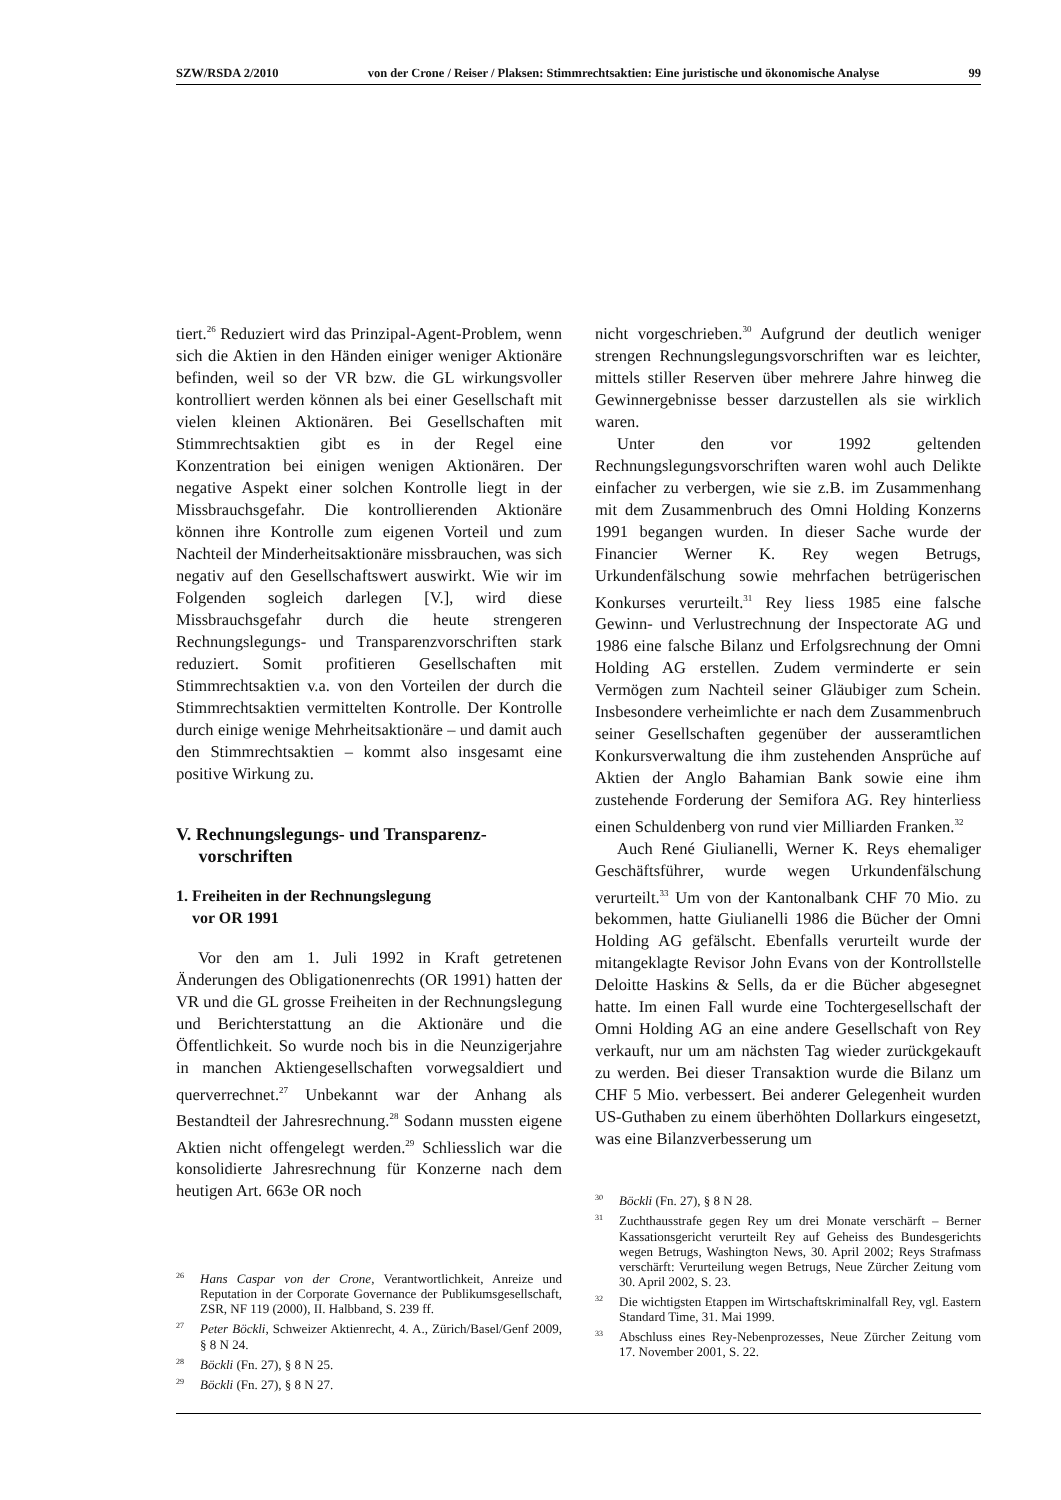SZW/RSDA 2/2010 von der Crone / Reiser / Plaksen: Stimmrechtsaktien: Eine juristische und ökonomische Analyse 99
tiert.<sup>26</sup> Reduziert wird das Prinzipal-Agent-Problem, wenn sich die Aktien in den Händen einiger weniger Aktionäre befinden, weil so der VR bzw. die GL wirkungsvoller kontrolliert werden können als bei einer Gesellschaft mit vielen kleinen Aktionären. Bei Gesellschaften mit Stimmrechtsaktien gibt es in der Regel eine Konzentration bei einigen wenigen Aktionären. Der negative Aspekt einer solchen Kontrolle liegt in der Missbrauchsgefahr. Die kontrollierenden Aktionäre können ihre Kontrolle zum eigenen Vorteil und zum Nachteil der Minderheitsaktionäre missbrauchen, was sich negativ auf den Gesellschaftswert auswirkt. Wie wir im Folgenden sogleich darlegen [V.], wird diese Missbrauchsgefahr durch die heute strengeren Rechnungslegungs- und Transparenzvorschriften stark reduziert. Somit profitieren Gesellschaften mit Stimmrechtsaktien v.a. von den Vorteilen der durch die Stimmrechtsaktien vermittelten Kontrolle. Der Kontrolle durch einige wenige Mehrheitsaktionäre – und damit auch den Stimmrechtsaktien – kommt also insgesamt eine positive Wirkung zu.
V. Rechnungslegungs- und Transparenz-
vorschriften
1. Freiheiten in der Rechnungslegung
vor OR 1991
Vor den am 1. Juli 1992 in Kraft getretenen Änderungen des Obligationenrechts (OR 1991) hatten der VR und die GL grosse Freiheiten in der Rechnungslegung und Berichterstattung an die Aktionäre und die Öffentlichkeit. So wurde noch bis in die Neunzigerjahre in manchen Aktiengesellschaften vorwegsaldiert und querverrechnet.<sup>27</sup> Unbekannt war der Anhang als Bestandteil der Jahresrechnung.<sup>28</sup> Sodann mussten eigene Aktien nicht offengelegt werden.<sup>29</sup> Schliesslich war die konsolidierte Jahresrechnung für Konzerne nach dem heutigen Art. 663e OR noch
<sup>26</sup> Hans Caspar von der Crone, Verantwortlichkeit, Anreize und Reputation in der Corporate Governance der Publikumsgesellschaft, ZSR, NF 119 (2000), II. Halbband, S. 239 ff.
<sup>27</sup> Peter Böckli, Schweizer Aktienrecht, 4. A., Zürich/Basel/Genf 2009, § 8 N 24.
<sup>28</sup>Böckli (Fn. 27), § 8 N 25.
<sup>29</sup>Böckli (Fn. 27), § 8 N 27.
nicht vorgeschrieben.<sup>30</sup> Aufgrund der deutlich weniger strengen Rechnungslegungsvorschriften war es leichter, mittels stiller Reserven über mehrere Jahre hinweg die Gewinnergebnisse besser darzustellen als sie wirklich waren.
Unter den vor 1992 geltenden Rechnungslegungsvorschriften waren wohl auch Delikte einfacher zu verbergen, wie sie z.B. im Zusammenhang mit dem Zusammenbruch des Omni Holding Konzerns 1991 begangen wurden. In dieser Sache wurde der Financier Werner K. Rey wegen Betrugs, Urkundenfälschung sowie mehrfachen betrügerischen Konkurses verurteilt.<sup>31</sup> Rey liess 1985 eine falsche Gewinn- und Verlustrechnung der Inspectorate AG und 1986 eine falsche Bilanz und Erfolgsrechnung der Omni Holding AG erstellen. Zudem verminderte er sein Vermögen zum Nachteil seiner Gläubiger zum Schein. Insbesondere verheimlichte er nach dem Zusammenbruch seiner Gesellschaften gegenüber der ausseramtlichen Konkursverwaltung die ihm zustehenden Ansprüche auf Aktien der Anglo Bahamian Bank sowie eine ihm zustehende Forderung der Semifora AG. Rey hinterliess einen Schuldenberg von rund vier Milliarden Franken.<sup>32</sup>
Auch René Giulianelli, Werner K. Reys ehemaliger Geschäftsführer, wurde wegen Urkundenfälschung verurteilt.<sup>33</sup> Um von der Kantonalbank CHF 70 Mio. zu bekommen, hatte Giulianelli 1986 die Bücher der Omni Holding AG gefälscht. Ebenfalls verurteilt wurde der mitangeklagte Revisor John Evans von der Kontrollstelle Deloitte Haskins & Sells, da er die Bücher abgesegnet hatte. Im einen Fall wurde eine Tochtergesellschaft der Omni Holding AG an eine andere Gesellschaft von Rey verkauft, nur um am nächsten Tag wieder zurückgekauft zu werden. Bei dieser Transaktion wurde die Bilanz um CHF 5 Mio. verbessert. Bei anderer Gelegenheit wurden US-Guthaben zu einem überhöhten Dollarkurs eingesetzt, was eine Bilanzverbesserung um
<sup>30</sup>Böckli (Fn. 27), § 8 N 28.
<sup>31</sup> Zuchthausstrafe gegen Rey um drei Monate verschärft – Berner Kassationsgericht verurteilt Rey auf Geheiss des Bundesgerichts wegen Betrugs, Washington News, 30. April 2002; Reys Strafmass verschärft: Verurteilung wegen Betrugs, Neue Zürcher Zeitung vom 30. April 2002, S. 23.
<sup>32</sup> Die wichtigsten Etappen im Wirtschaftskriminalfall Rey, vgl. Eastern Standard Time, 31. Mai 1999.
<sup>33</sup> Abschluss eines Rey-Nebenprozesses, Neue Zürcher Zeitung vom 17. November 2001, S. 22.